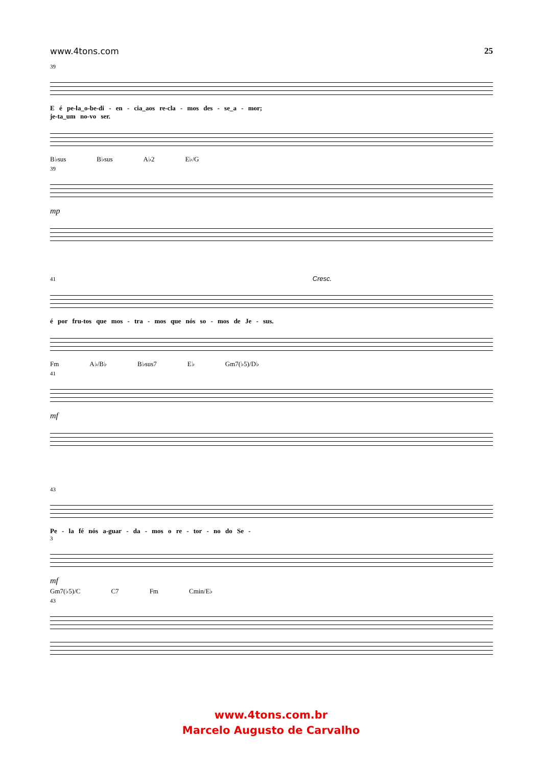www.4tons.com 25
39
E é pe-la_o-be-di - en - cia_aos re-cla - mos des - se_a - mor;
je-ta_um no-vo ser.
B♭sus B♭sus A♭2 E♭/G
39
mp
41 Cresc.
é por fru-tos que mos - tra - mos que nós so - mos de Je - sus.
Fm A♭/B♭ B♭sus7 E♭ Gm7(♭5)/D♭
41
mf
43
Pe - la fé nós a-guar - da - mos o re - tor - no do Se -
3
mf
Gm7(♭5)/C C7 Fm Cmin/E♭
43
www.4tons.com.br
Marcelo Augusto de Carvalho